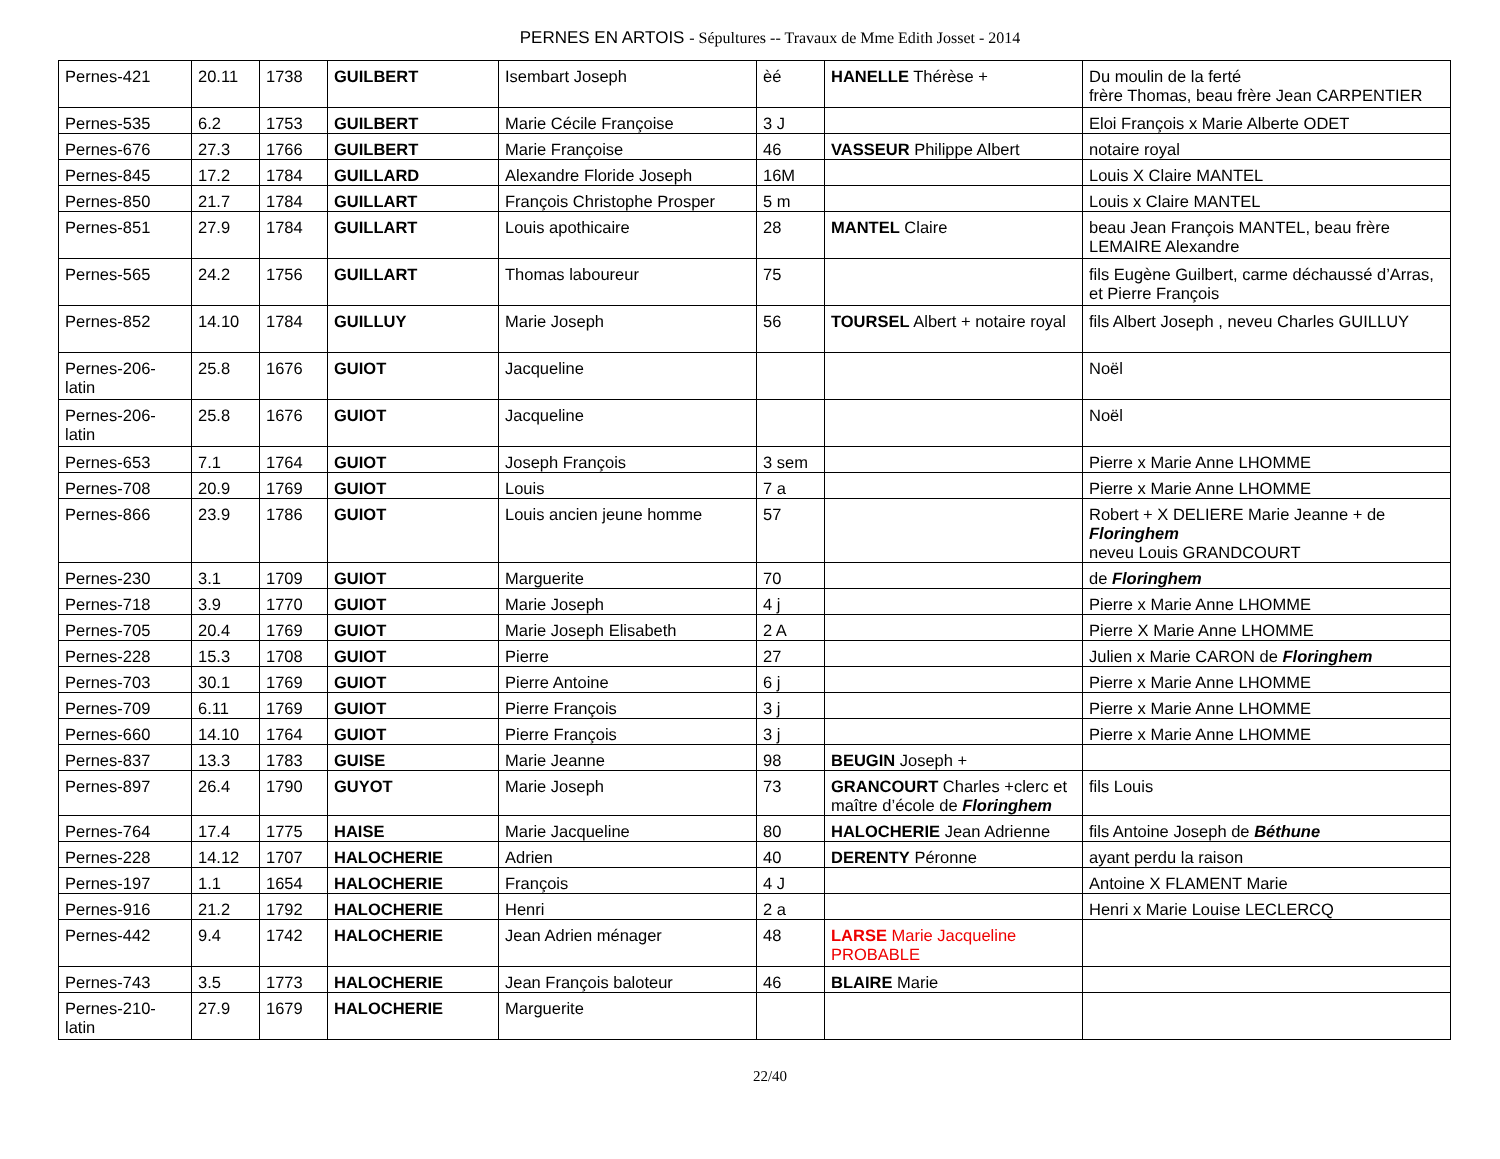PERNES EN ARTOIS - Sépultures -- Travaux de Mme Edith Josset - 2014
| Pernes-421 | 20.11 | 1738 | GUILBERT | Isembart Joseph | èé | HANELLE Thérèse + | Du moulin de la ferté frère Thomas, beau frère Jean CARPENTIER |
| Pernes-535 | 6.2 | 1753 | GUILBERT | Marie Cécile Françoise | 3 J | | Eloi François x Marie Alberte ODET |
| Pernes-676 | 27.3 | 1766 | GUILBERT | Marie Françoise | 46 | VASSEUR Philippe Albert | notaire royal |
| Pernes-845 | 17.2 | 1784 | GUILLARD | Alexandre Floride Joseph | 16M | | Louis X Claire MANTEL |
| Pernes-850 | 21.7 | 1784 | GUILLART | François Christophe Prosper | 5 m | | Louis x Claire MANTEL |
| Pernes-851 | 27.9 | 1784 | GUILLART | Louis apothicaire | 28 | MANTEL Claire | beau Jean François MANTEL, beau frère LEMAIRE Alexandre |
| Pernes-565 | 24.2 | 1756 | GUILLART | Thomas laboureur | 75 | | fils Eugène Guilbert, carme déchaussé d’Arras, et Pierre François |
| Pernes-852 | 14.10 | 1784 | GUILLUY | Marie Joseph | 56 | TOURSEL Albert + notaire royal | fils Albert Joseph , neveu Charles GUILLUY |
| Pernes-206-latin | 25.8 | 1676 | GUIOT | Jacqueline | | | Noël |
| Pernes-206-latin | 25.8 | 1676 | GUIOT | Jacqueline | | | Noël |
| Pernes-653 | 7.1 | 1764 | GUIOT | Joseph François | 3 sem | | Pierre x Marie Anne LHOMME |
| Pernes-708 | 20.9 | 1769 | GUIOT | Louis | 7 a | | Pierre x Marie Anne LHOMME |
| Pernes-866 | 23.9 | 1786 | GUIOT | Louis ancien jeune homme | 57 | | Robert + X DELIERE Marie Jeanne + de Floringhem neveu Louis GRANDCOURT |
| Pernes-230 | 3.1 | 1709 | GUIOT | Marguerite | 70 | | de Floringhem |
| Pernes-718 | 3.9 | 1770 | GUIOT | Marie Joseph | 4 j | | Pierre x Marie Anne LHOMME |
| Pernes-705 | 20.4 | 1769 | GUIOT | Marie Joseph Elisabeth | 2 A | | Pierre X Marie Anne LHOMME |
| Pernes-228 | 15.3 | 1708 | GUIOT | Pierre | 27 | | Julien x Marie CARON de Floringhem |
| Pernes-703 | 30.1 | 1769 | GUIOT | Pierre Antoine | 6 j | | Pierre x Marie Anne LHOMME |
| Pernes-709 | 6.11 | 1769 | GUIOT | Pierre François | 3 j | | Pierre x Marie Anne LHOMME |
| Pernes-660 | 14.10 | 1764 | GUIOT | Pierre François | 3 j | | Pierre x Marie Anne LHOMME |
| Pernes-837 | 13.3 | 1783 | GUISE | Marie Jeanne | 98 | BEUGIN Joseph + | |
| Pernes-897 | 26.4 | 1790 | GUYOT | Marie Joseph | 73 | GRANCOURT Charles +clerc et maître d’école de Floringhem | fils Louis |
| Pernes-764 | 17.4 | 1775 | HAISE | Marie Jacqueline | 80 | HALOCHERIE Jean Adrienne | fils Antoine Joseph de Béthune |
| Pernes-228 | 14.12 | 1707 | HALOCHERIE | Adrien | 40 | DERENTY Péronne | ayant perdu la raison |
| Pernes-197 | 1.1 | 1654 | HALOCHERIE | François | 4 J | | Antoine X FLAMENT Marie |
| Pernes-916 | 21.2 | 1792 | HALOCHERIE | Henri | 2 a | | Henri x Marie Louise LECLERCQ |
| Pernes-442 | 9.4 | 1742 | HALOCHERIE | Jean Adrien ménager | 48 | LARSE Marie Jacqueline PROBABLE | |
| Pernes-743 | 3.5 | 1773 | HALOCHERIE | Jean François baloteur | 46 | BLAIRE Marie | |
| Pernes-210-latin | 27.9 | 1679 | HALOCHERIE | Marguerite | | | |
22/40